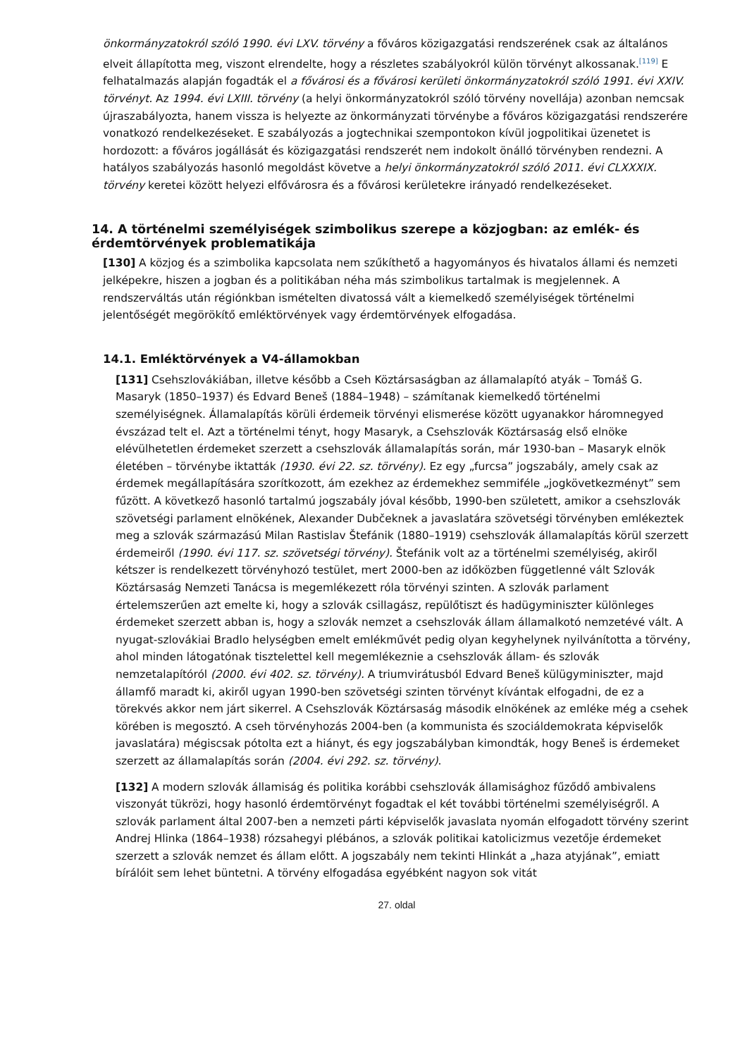önkormányzatokról szóló 1990. évi LXV. törvény a főváros közigazgatási rendszerének csak az általános elveit állapította meg, viszont elrendelte, hogy a részletes szabályokról külön törvényt alkossanak.<sup>[119]</sup> E felhatalmazás alapján fogadták el a fővárosi és a fővárosi kerületi önkormányzatokról szóló 1991. évi XXIV. törvényt. Az 1994. évi LXIII. törvény (a helyi önkormányzatokról szóló törvény novellája) azonban nemcsak újraszabályozta, hanem vissza is helyezte az önkormányzati törvénybe a főváros közigazgatási rendszerére vonatkozó rendelkezéseket. E szabályozás a jogtechnikai szempontokon kívül jogpolitikai üzenetet is hordozott: a főváros jogállását és közigazgatási rendszerét nem indokolt önálló törvényben rendezni. A hatályos szabályozás hasonló megoldást követve a helyi önkormányzatokról szóló 2011. évi CLXXXIX. törvény keretei között helyezi elfővárosra és a fővárosi kerületekre irányadó rendelkezéseket.
14. A történelmi személyiségek szimbolikus szerepe a közjogban: az emlék- és érdemtörvények problematikája
[130] A közjog és a szimbolika kapcsolata nem szűkíthető a hagyományos és hivatalos állami és nemzeti jelképekre, hiszen a jogban és a politikában néha más szimbolikus tartalmak is megjelennek. A rendszerváltás után régiónkban ismételten divatossá vált a kiemelkedő személyiségek történelmi jelentőségét megörökítő emléktörvények vagy érdemtörvények elfogadása.
14.1. Emléktörvények a V4-államokban
[131] Csehszlovákiában, illetve később a Cseh Köztársaságban az államalapító atyák – Tomáš G. Masaryk (1850–1937) és Edvard Beneš (1884–1948) – számítanak kiemelkedő történelmi személyiségnek. Államalapítás körüli érdemeik törvényi elismerése között ugyanakkor háromnegyed évszázad telt el. Azt a történelmi tényt, hogy Masaryk, a Csehszlovák Köztársaság első elnöke elévülhetetlen érdemeket szerzett a csehszlovák államalapítás során, már 1930-ban – Masaryk elnök életében – törvénybe iktatták (1930. évi 22. sz. törvény). Ez egy „furcsa” jogszabály, amely csak az érdemek megállapítására szorítkozott, ám ezekhez az érdemekhez semmiféle „jogkövetkezményt” sem fűzött. A következő hasonló tartalmú jogszabály jóval később, 1990-ben született, amikor a csehszlovák szövetségi parlament elnökének, Alexander Dubčeknek a javaslatára szövetségi törvényben emlékeztek meg a szlovák származású Milan Rastislav Štefánik (1880–1919) csehszlovák államalapítás körül szerzett érdemeiről (1990. évi 117. sz. szövetségi törvény). Štefánik volt az a történelmi személyiség, akiről kétszer is rendelkezett törvényhozó testület, mert 2000-ben az időközben függetlenné vált Szlovák Köztársaság Nemzeti Tanácsa is megemlékezett róla törvényi szinten. A szlovák parlament értelemszerűen azt emelte ki, hogy a szlovák csillagász, repülőtiszt és hadügyminiszter különleges érdemeket szerzett abban is, hogy a szlovák nemzet a csehszlovák állam államalkotó nemzetévé vált. A nyugat-szlovákiai Bradlo helységben emelt emlékművét pedig olyan kegyhelynek nyilvánította a törvény, ahol minden látogatónak tisztelettel kell megemlékeznie a csehszlovák állam- és szlovák nemzetalapítóról (2000. évi 402. sz. törvény). A triumvirátusból Edvard Beneš külügyminiszter, majd államfő maradt ki, akiről ugyan 1990-ben szövetségi szinten törvényt kívántak elfogadni, de ez a törekvés akkor nem járt sikerrel. A Csehszlovák Köztársaság második elnökének az emléke még a csehek körében is megosztó. A cseh törvényhozás 2004-ben (a kommunista és szociáldemokrata képviselők javaslatára) mégiscsak pótolta ezt a hiányt, és egy jogszabályban kimondták, hogy Beneš is érdemeket szerzett az államalapítás során (2004. évi 292. sz. törvény).
[132] A modern szlovák államiság és politika korábbi csehszlovák államisághoz fűződő ambivalens viszonyát tükrözi, hogy hasonló érdemtörvényt fogadtak el két további történelmi személyiségről. A szlovák parlament által 2007-ben a nemzeti párti képviselők javaslata nyomán elfogadott törvény szerint Andrej Hlinka (1864–1938) rózsahegyi plébános, a szlovák politikai katolicizmus vezetője érdemeket szerzett a szlovák nemzet és állam előtt. A jogszabály nem tekinti Hlinkát a „haza atyjának”, emiatt bírálóit sem lehet büntetni. A törvény elfogadása egyébként nagyon sok vitát
27. oldal